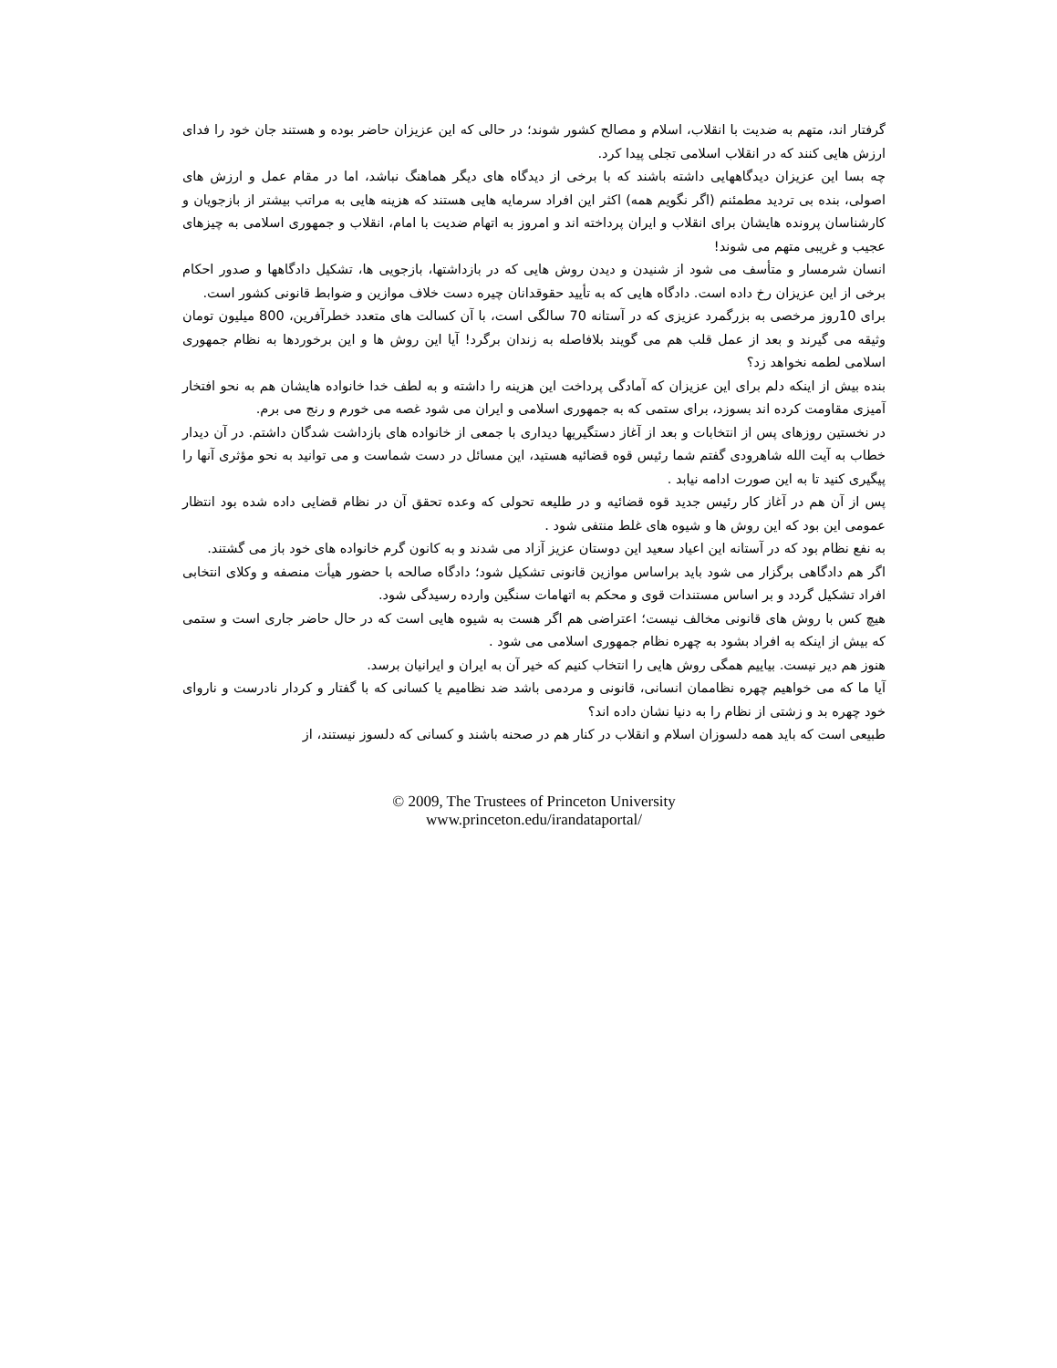گرفتار اند، متهم به ضدیت با انقلاب، اسلام و مصالح کشور شوند؛ در حالی که این عزیزان حاضر بوده و هستند جان خود را فدای ارزش هایی کنند که در انقلاب اسلامی تجلی پیدا کرد.
چه بسا این عزیزان دیدگاههایی داشته باشند که با برخی از دیدگاه های دیگر هماهنگ نباشد، اما در مقام عمل و ارزش های اصولی، بنده بی تردید مطمئنم (اگر نگویم همه) اکثر این افراد سرمایه هایی هستند که هزینه هایی به مراتب بیشتر از بازجویان و کارشناسان پرونده هایشان برای انقلاب و ایران پرداخته اند و امروز به اتهام ضدیت با امام، انقلاب و جمهوری اسلامی به چیزهای عجیب و غریبی متهم می شوند!
انسان شرمسار و متأسف می شود از شنیدن و دیدن روش هایی که در بازداشتها، بازجویی ها، تشکیل دادگاهها و صدور احکام برخی از این عزیزان رخ داده است. دادگاه هایی که به تأیید حقوقدانان چیره دست خلاف موازین و ضوابط قانونی کشور است.
برای 10روز مرخصی به بزرگمرد عزیزی که در آستانه 70 سالگی است، با آن کسالت های متعدد خطرآفرین، 800 میلیون تومان وثیقه می گیرند و بعد از عمل قلب هم می گویند بلافاصله به زندان برگرد! آیا این روش ها و این برخوردها به نظام جمهوری اسلامی لطمه نخواهد زد؟
بنده بیش از اینکه دلم برای این عزیزان که آمادگی پرداخت این هزینه را داشته و به لطف خدا خانواده هایشان هم به نحو افتخار آمیزی مقاومت کرده اند بسوزد، برای ستمی که به جمهوری اسلامی و ایران می شود غصه می خورم و رنج می برم.
در نخستین روزهای پس از انتخابات و بعد از آغاز دستگیریها دیداری با جمعی از خانواده های بازداشت شدگان داشتم. در آن دیدار خطاب به آیت الله شاهرودی گفتم شما رئیس قوه قضائیه هستید، این مسائل در دست شماست و می توانید به نحو مؤثری آنها را پیگیری کنید تا به این صورت ادامه نیابد .
پس از آن هم در آغاز کار رئیس جدید قوه قضائیه و در طلیعه تحولی که وعده تحقق آن در نظام قضایی داده شده بود انتظار عمومی این بود که این روش ها و شیوه های غلط منتفی شود .
به نفع نظام بود که در آستانه این اعیاد سعید این دوستان عزیز آزاد می شدند و به کانون گرم خانواده های خود باز می گشتند.
اگر هم دادگاهی برگزار می شود باید براساس موازین قانونی تشکیل شود؛ دادگاه صالحه با حضور هیأت منصفه و وکلای انتخابی افراد تشکیل گردد و بر اساس مستندات قوی و محکم به اتهامات سنگین وارده رسیدگی شود.
هیچ کس با روش های قانونی مخالف نیست؛ اعتراضی هم اگر هست به شیوه هایی است که در حال حاضر جاری است و ستمی که بیش از اینکه به افراد بشود به چهره نظام جمهوری اسلامی می شود .
هنوز هم دیر نیست. بیاییم همگی روش هایی را انتخاب کنیم که خیر آن به ایران و ایرانیان برسد.
آیا ما که می خواهیم چهره نظاممان انسانی، قانونی و مردمی باشد ضد نظامیم یا کسانی که با گفتار و کردار نادرست و ناروای خود چهره بد و زشتی از نظام را به دنیا نشان داده اند؟
طبیعی است که باید همه دلسوزان اسلام و انقلاب در کنار هم در صحنه باشند و کسانی که دلسوز نیستند، از
© 2009, The Trustees of Princeton University
www.princeton.edu/irandataportal/